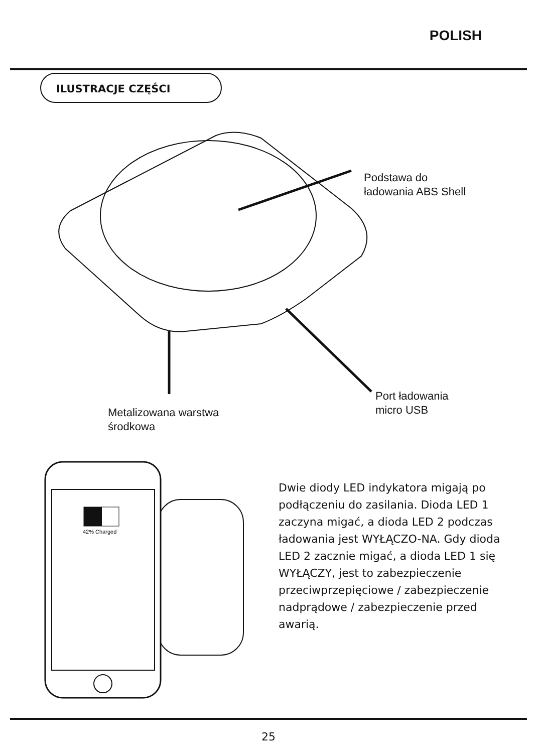POLISH
ILUSTRACJE CZĘŚCI
Podstawa do
ładowania ABS Shell
Port ładowania
micro USB
Metalizowana warstwa
środkowa
42% Charged
Dwie diody LED indykatora migają po podłączeniu do zasilania. Dioda LED 1 zaczyna migać, a dioda LED 2 podczas ładowania jest WYŁĄCZO-NA. Gdy dioda LED 2 zacznie migać, a dioda LED 1 się WYŁĄCZY, jest to zabezpieczenie przeciwprzepięciowe / zabezpieczenie nadprądowe / zabezpieczenie przed awarią.
25